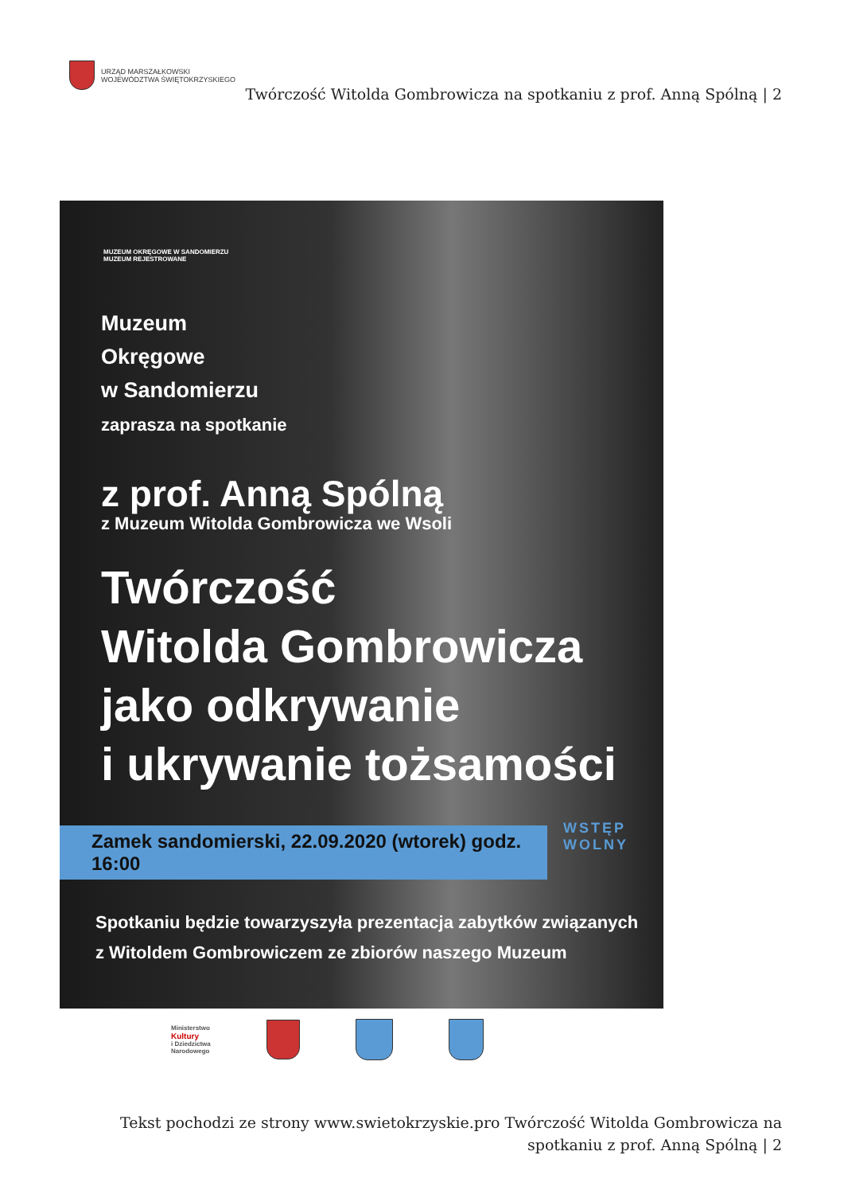URZĄD MARSZAŁKOWSKI
WOJEWÓDZTWA ŚWIĘTOKRZYSKIEGO
Twórczość Witolda Gombrowicza na spotkaniu z prof. Anną Spólną | 2
MUZEUM OKRĘGOWE W SANDOMIERZU
MUZEUM REJESTROWANE
Muzeum
Okręgowe
w Sandomierzu
zaprasza na spotkanie
z prof. Anną Spólną
z Muzeum Witolda Gombrowicza we Wsoli
Twórczość
Witolda Gombrowicza
jako odkrywanie
i ukrywanie tożsamości
Zamek sandomierski, 22.09.2020 (wtorek) godz. 16:00
WSTĘP
WOLNY
Spotkaniu będzie towarzyszyła prezentacja zabytków związanych
z Witoldem Gombrowiczem ze zbiorów naszego Muzeum
Ministerstwo
Kultury
i Dziedzictwa
Narodowego
Tekst pochodzi ze strony www.swietokrzyskie.pro Twórczość Witolda Gombrowicza na spotkaniu z prof. Anną Spólną | 2